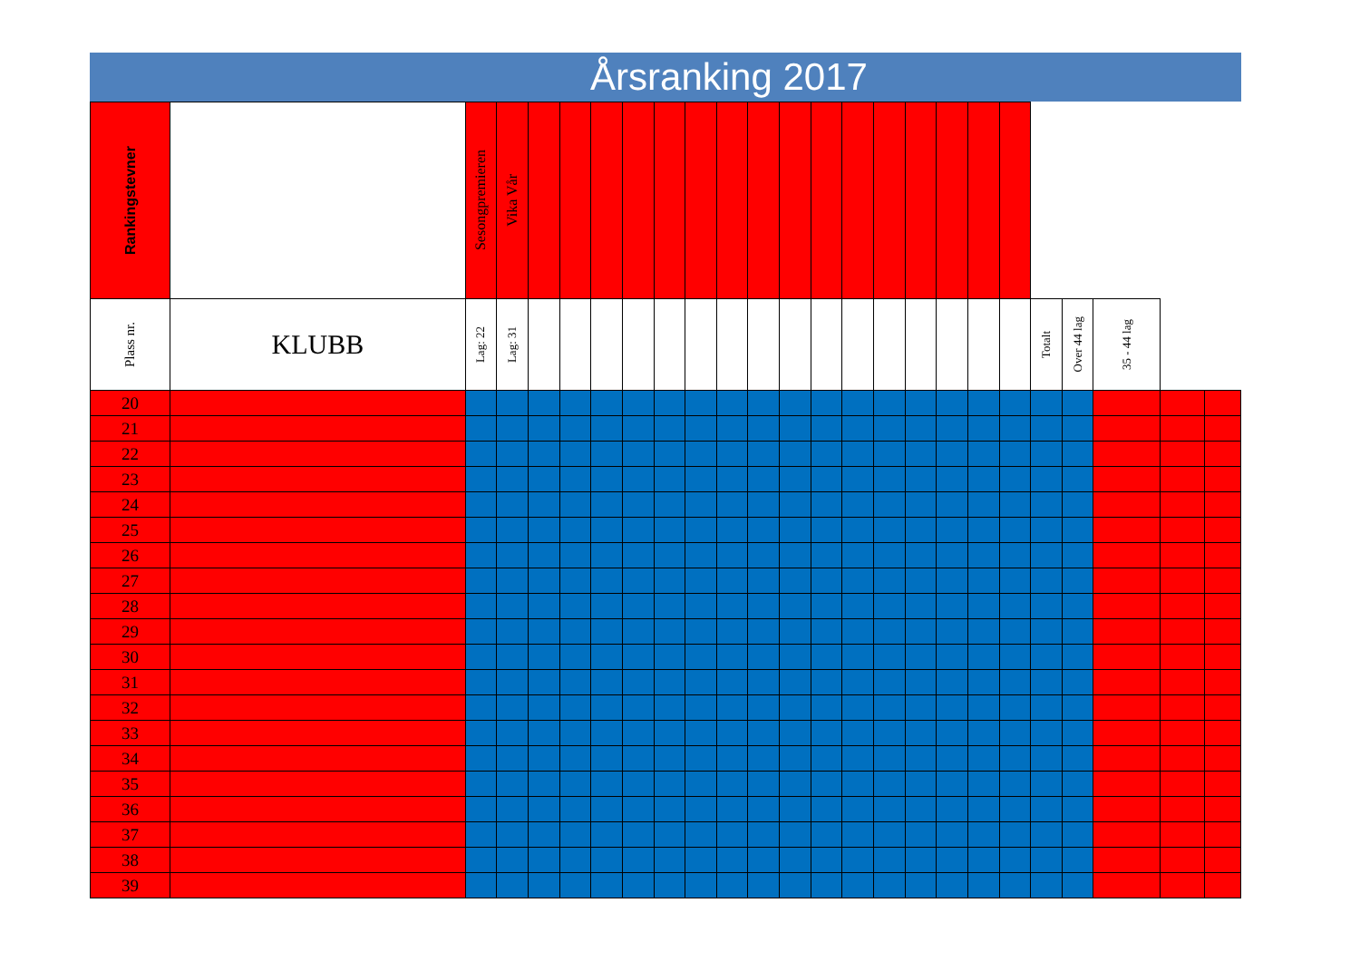Årsranking 2017
| Rankingstevner | | Sesongpremieren | Vika Vår | | | | | | | | | | | | | | | | | | | | | |
| --- | --- | --- | --- | --- | --- | --- | --- | --- | --- | --- | --- | --- | --- | --- | --- | --- | --- | --- | --- | --- | --- | --- | --- | --- |
| Plass nr. | KLUBB | Lag: 22 | Lag: 31 | | | | | | | | | | | | | | | | | Totalt | Over 44 lag | 35 - 44 lag | | |
| 20 | | | | | | | | | | | | | | | | | | | | | | | | |
| 21 | | | | | | | | | | | | | | | | | | | | | | | | |
| 22 | | | | | | | | | | | | | | | | | | | | | | | | |
| 23 | | | | | | | | | | | | | | | | | | | | | | | | |
| 24 | | | | | | | | | | | | | | | | | | | | | | | | |
| 25 | | | | | | | | | | | | | | | | | | | | | | | | |
| 26 | | | | | | | | | | | | | | | | | | | | | | | | |
| 27 | | | | | | | | | | | | | | | | | | | | | | | | |
| 28 | | | | | | | | | | | | | | | | | | | | | | | | |
| 29 | | | | | | | | | | | | | | | | | | | | | | | | |
| 30 | | | | | | | | | | | | | | | | | | | | | | | | |
| 31 | | | | | | | | | | | | | | | | | | | | | | | | |
| 32 | | | | | | | | | | | | | | | | | | | | | | | | |
| 33 | | | | | | | | | | | | | | | | | | | | | | | | |
| 34 | | | | | | | | | | | | | | | | | | | | | | | | |
| 35 | | | | | | | | | | | | | | | | | | | | | | | | |
| 36 | | | | | | | | | | | | | | | | | | | | | | | | |
| 37 | | | | | | | | | | | | | | | | | | | | | | | | |
| 38 | | | | | | | | | | | | | | | | | | | | | | | | |
| 39 | | | | | | | | | | | | | | | | | | | | | | | | |